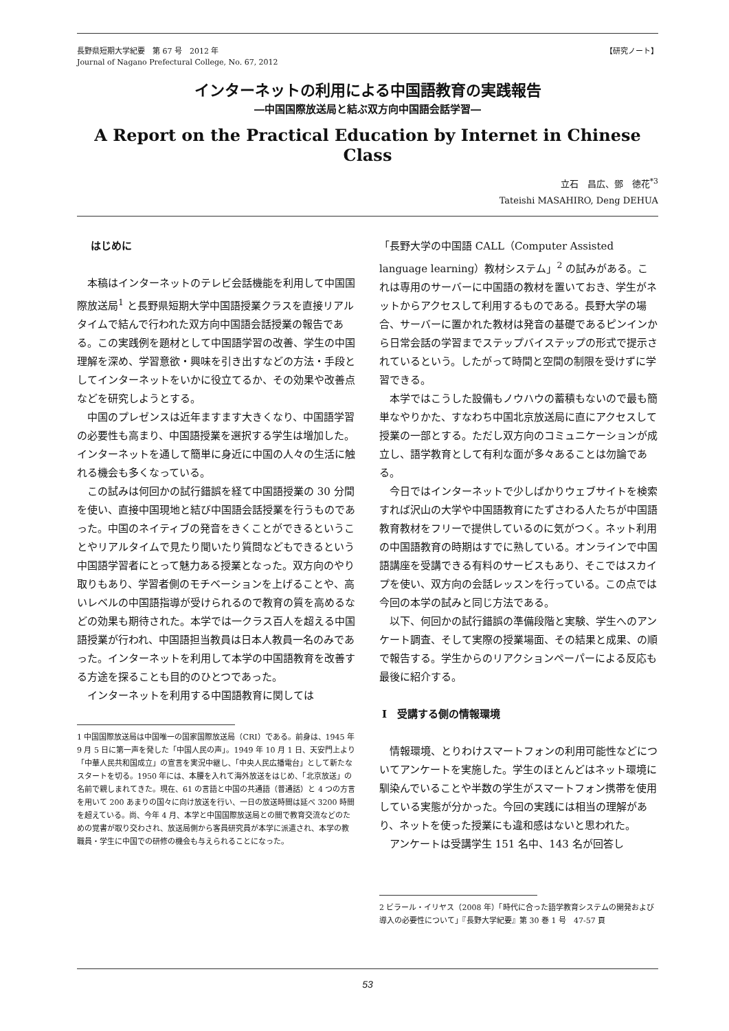長野県短期大学紀要　第 67 号　2012 年
Journal of Nagano Prefectural College, No. 67, 2012
【研究ノート】
インターネットの利用による中国語教育の実践報告
―中国国際放送局と結ぶ双方向中国語会話学習―
A Report on the Practical Education by Internet in Chinese Class
立石　昌広、鄧　徳花<sup>*3</sup>
Tateishi MASAHIRO, Deng DEHUA
はじめに
本稿はインターネットのテレビ会話機能を利用して中国国際放送局<sup>1</sup> と長野県短期大学中国語授業クラスを直接リアルタイムで結んで行われた双方向中国語会話授業の報告である。この実践例を題材として中国語学習の改善、学生の中国理解を深め、学習意欲・興味を引き出すなどの方法・手段としてインターネットをいかに役立てるか、その効果や改善点などを研究しようとする。
中国のプレゼンスは近年ますます大きくなり、中国語学習の必要性も高まり、中国語授業を選択する学生は増加した。インターネットを通して簡単に身近に中国の人々の生活に触れる機会も多くなっている。
この試みは何回かの試行錯誤を経て中国語授業の 30 分間を使い、直接中国現地と結び中国語会話授業を行うものであった。中国のネイティブの発音をきくことができるということやリアルタイムで見たり聞いたり質問などもできるという中国語学習者にとって魅力ある授業となった。双方向のやり取りもあり、学習者側のモチベーションを上げることや、高いレベルの中国語指導が受けられるので教育の質を高めるなどの効果も期待された。本学では一クラス百人を超える中国語授業が行われ、中国語担当教員は日本人教員一名のみであった。インターネットを利用して本学の中国語教育を改善する方途を探ることも目的のひとつであった。
インターネットを利用する中国語教育に関しては
1 中国国際放送局は中国唯一の国家国際放送局（CRI）である。前身は、1945 年 9 月 5 日に第一声を発した「中国人民の声」。1949 年 10 月 1 日、天安門上より「中華人民共和国成立」の宣言を実況中継し､「中央人民広播電台」として新たなスタートを切る。1950 年には、本腰を入れて海外放送をはじめ、「北京放送」の名前で親しまれてきた。現在、61 の言語と中国の共通語（普通話）と 4 つの方言を用いて 200 あまりの国々に向け放送を行い、一日の放送時間は延べ 3200 時間を超えている。尚、今年 4 月、本学と中国国際放送局との間で教育交流などのための覚書が取り交わされ、放送局側から客員研究員が本学に派遣され、本学の教職員・学生に中国での研修の機会も与えられることになった。
「長野大学の中国語 CALL（Computer Assisted language learning）教材システム」<sup>2</sup> の試みがある。これは専用のサーバーに中国語の教材を置いておき、学生がネットからアクセスして利用するものである。長野大学の場合、サーバーに置かれた教材は発音の基礎であるピンインから日常会話の学習までステップバイステップの形式で提示されているという。したがって時間と空間の制限を受けずに学習できる。
本学ではこうした設備もノウハウの蓄積もないので最も簡単なやりかた、すなわち中国北京放送局に直にアクセスして授業の一部とする。ただし双方向のコミュニケーションが成立し、語学教育として有利な面が多々あることは勿論である。
今日ではインターネットで少しばかりウェブサイトを検索すれば沢山の大学や中国語教育にたずさわる人たちが中国語教育教材をフリーで提供しているのに気がつく。ネット利用の中国語教育の時期はすでに熟している。オンラインで中国語講座を受講できる有料のサービスもあり、そこではスカイプを使い、双方向の会話レッスンを行っている。この点では今回の本学の試みと同じ方法である。
以下、何回かの試行錯誤の準備段階と実験、学生へのアンケート調査、そして実際の授業場面、その結果と成果、の順で報告する。学生からのリアクションペーパーによる反応も最後に紹介する。
Ⅰ　受講する側の情報環境
情報環境、とりわけスマートフォンの利用可能性などについてアンケートを実施した。学生のほとんどはネット環境に馴染んでいることや半数の学生がスマートフォン携帯を使用している実態が分かった。今回の実践には相当の理解があり、ネットを使った授業にも違和感はないと思われた。
アンケートは受講学生 151 名中、143 名が回答し
2 ビラール・イリヤス（2008 年）「時代に合った語学教育システムの開発および導入の必要性について」『長野大学紀要』第 30 巻 1 号　47-57 頁
53